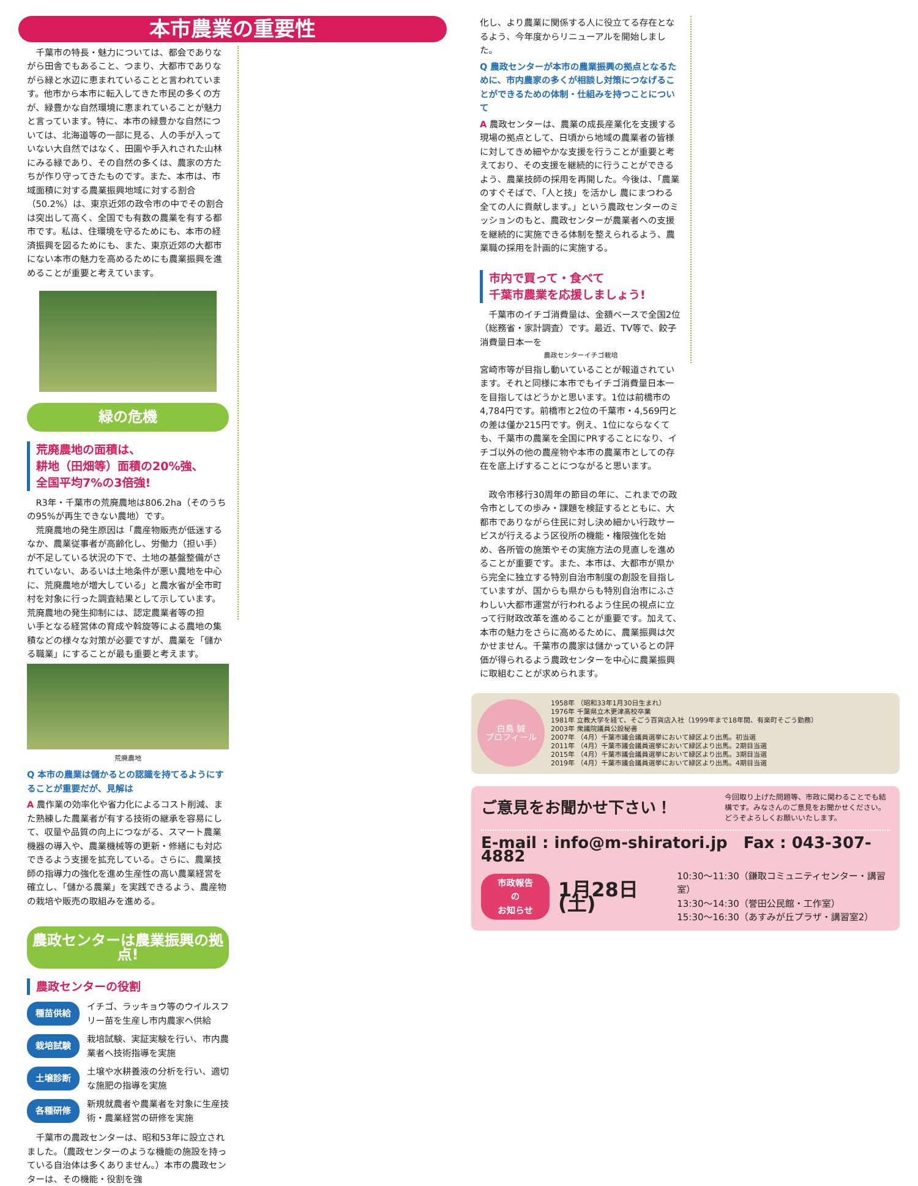本市農業の重要性
　千葉市の特長・魅力については、都会でありながら田舎でもあること、つまり、大都市でありながら緑と水辺に恵まれていることと言われています。他市から本市に転入してきた市民の多くの方が、緑豊かな自然環境に恵まれていることが魅力と言っています。特に、本市の緑豊かな自然については、北海道等の一部に見る、人の手が入っていない大自然ではなく、田園や手入れされた山林にみる緑であり、その自然の多くは、農家の方たちが作り守ってきたものです。また、本市は、市域面積に対する農業振興地域に対する割合（50.2%）は、東京近郊の政令市の中でその割合は突出して高く、全国でも有数の農業を有する都市です。私は、住環境を守るためにも、本市の経済振興を図るためにも、また、東京近郊の大都市にない本市の魅力を高めるためにも農業振興を進めることが重要と考えています。
緑の危機
荒廃農地の面積は、
耕地（田畑等）面積の20%強、
全国平均7%の3倍強!
　R3年・千葉市の荒廃農地は806.2ha（そのうちの95%が再生できない農地）です。
　荒廃農地の発生原因は「農産物販売が低迷するなか、農業従事者が高齢化し、労働力（担い手）が不足している状況の下で、土地の基盤整備がされていない、あるいは土地条件が悪い農地を中心に、荒廃農地が増大している」と農水省が全市町村を対象に行った調査結果として示しています。荒廃農地の発生抑制には、認定農業者等の担
い手となる経営体の育成や斡旋等による農地の集積などの様々な対策が必要ですが、農業を「儲かる職業」にすることが最も重要と考えます。
荒廃農地
Q 本市の農業は儲かるとの認識を持てるようにすることが重要だが、見解は
A 農作業の効率化や省力化によるコスト削減、また熟練した農業者が有する技術の継承を容易にして、収量や品質の向上につながる、スマート農業機器の導入や、農業機械等の更新・修繕にも対応できるよう支援を拡充している。さらに、農業技師の指導力の強化を進め生産性の高い農業経営を確立し、「儲かる農業」を実践できるよう、農産物の栽培や販売の取組みを進める。
農政センターは農業振興の拠点!
農政センターの役割
種苗供給 イチゴ、ラッキョウ等のウイルスフリー苗を生産し市内農家へ供給
栽培試験 栽培試験、実証実験を行い、市内農業者へ技術指導を実施
土壌診断 土壌や水耕養液の分析を行い、適切な施肥の指導を実施
各種研修 新規就農者や農業者を対象に生産技術・農業経営の研修を実施
　千葉市の農政センターは、昭和53年に設立されました。（農政センターのような機能の施設を持っている自治体は多くありません。）本市の農政センターは、その機能・役割を強
化し、より農業に関係する人に役立てる存在となるよう、今年度からリニューアルを開始しました。
Q 農政センターが本市の農業振興の拠点となるために、市内農家の多くが相談し対策につなげることができるための体制・仕組みを持つことについて
A 農政センターは、農業の成長産業化を支援する現場の拠点として、日頃から地域の農業者の皆様に対してきめ細やかな支援を行うことが重要と考えており、その支援を継続的に行うことができるよう、農業技師の採用を再開した。今後は、「農業のすぐそばで、「人と技」を活かし 農にまつわる全ての人に貢献します。」という農政センターのミッションのもと、農政センターが農業者への支援を継続的に実施できる体制を整えられるよう、農業職の採用を計画的に実施する。
市内で買って・食べて
千葉市農業を応援しましょう!
　千葉市のイチゴ消費量は、金額ベースで全国2位（総務省・家計調査）です。最近、TV等で、餃子消費量日本一を
農政センターイチゴ栽培
宮崎市等が目指し動いていることが報道されています。それと同様に本市でもイチゴ消費量日本一を目指してはどうかと思います。1位は前橋市の4,784円です。前橋市と2位の千葉市・4,569円との差は僅か215円です。例え、1位にならなくても、千葉市の農業を全国にPRすることになり、イチゴ以外の他の農産物や本市の農業市としての存在を底上げすることにつながると思います。
　政令市移行30周年の節目の年に、これまでの政令市としての歩み・課題を検証するとともに、大都市でありながら住民に対し決め細かい行政サービスが行えるよう区役所の機能・権限強化を始め、各所管の施策やその実施方法の見直しを進めることが重要です。また、本市は、大都市が県から完全に独立する特別自治市制度の創設を目指していますが、国からも県からも特別自治市にふさわしい大都市運営が行われるよう住民の視点に立って行財政改革を進めることが重要です。加えて、本市の魅力をさらに高めるために、農業振興は欠かせません。千葉市の農家は儲かっているとの評価が得られるよう農政センターを中心に農業振興に取組むことが求められます。
白鳥 誠
プロフィール
1958年 （昭和33年1月30日生まれ）
1976年 千葉県立木更津高校卒業
1981年 立教大学を経て、そごう百貨店入社（1999年まで18年間、有楽町そごう勤務）
2003年 衆議院議員公設秘書
2007年 （4月）千葉市議会議員選挙において緑区より出馬。初当選
2011年 （4月）千葉市議会議員選挙において緑区より出馬。2期目当選
2015年 （4月）千葉市議会議員選挙において緑区より出馬。3期目当選
2019年 （4月）千葉市議会議員選挙において緑区より出馬。4期目当選
ご意見をお聞かせ下さい！ 今回取り上げた問題等、市政に関わることでも結構です。みなさんのご意見をお聞かせください。どうぞよろしくお願いいたします。
E-mail : info@m-shiratori.jp　Fax : 043-307-4882
市政報告の
お知らせ 1月28日(土) 10:30～11:30（鎌取コミュニティセンター・講習室）
13:30～14:30（誉田公民館・工作室）
15:30～16:30（あすみが丘プラザ・講習室2）